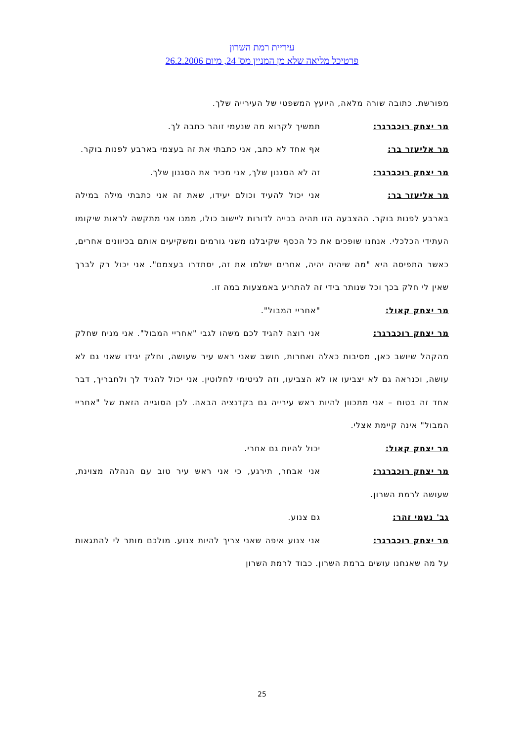עיריית רמת השרון
פרטיכל מליאה שלא מן המניין מס' 24, מיום 26.2.2006
מפורשת. כתובה שורה מלאה, היועץ המשפטי של העירייה שלך.
מר יצחק רוכברגר: תמשיך לקרוא מה שנעמי זוהר כתבה לך.
מר אליעזר בר: אף אחד לא כתב, אני כתבתי את זה בעצמי בארבע לפנות בוקר.
מר יצחק רוכברגר: זה לא הסגנון שלך, אני מכיר את הסגנון שלך.
מר אליעזר בר: אני יכול להעיד וכולם יעידו, שאת זה אני כתבתי מילה במילה בארבע לפנות בוקר. ההצבעה הזו תהיה בכייה לדורות ליישוב כולו, ממנו אני מתקשה לראות שיקומו העתידי הכלכלי. אנחנו שופכים את כל הכסף שקיבלנו משני גורמים ומשקיעים אותם בכיוונים אחרים, כאשר התפיסה היא "מה שיהיה יהיה, אחרים ישלמו את זה, יסתדרו בעצמם". אני יכול רק לברך שאין לי חלק בכך וכל שנותר בידי זה להתריע באמצעות במה זו.
מר יצחק קאול: "אחריי המבול".
מר יצחק רוכברגר: אני רוצה להגיד לכם משהו לגבי "אחריי המבול". אני מניח שחלק מהקהל שיושב כאן, מסיבות כאלה ואחרות, חושב שאני ראש עיר שעושה, וחלק יגידו שאני גם לא עושה, וכנראה גם לא יצביעו או לא הצביעו, וזה לגיטימי לחלוטין. אני יכול להגיד לך ולחבריך, דבר אחד זה בטוח – אני מתכוון להיות ראש עירייה גם בקדנציה הבאה. לכן הסוגייה הזאת של "אחריי המבול" אינה קיימת אצלי.
מר יצחק קאול: יכול להיות גם אחרי.
מר יצחק רוכברגר: אני אבחר, תירגע, כי אני ראש עיר טוב עם הנהלה מצוינת, שעושה לרמת השרון.
גב' נעמי זהר: גם צנוע.
מר יצחק רוכברגר: אני צנוע איפה שאני צריך להיות צנוע. מולכם מותר לי להתגאות על מה שאנחנו עושים ברמת השרון. כבוד לרמת השרון
25